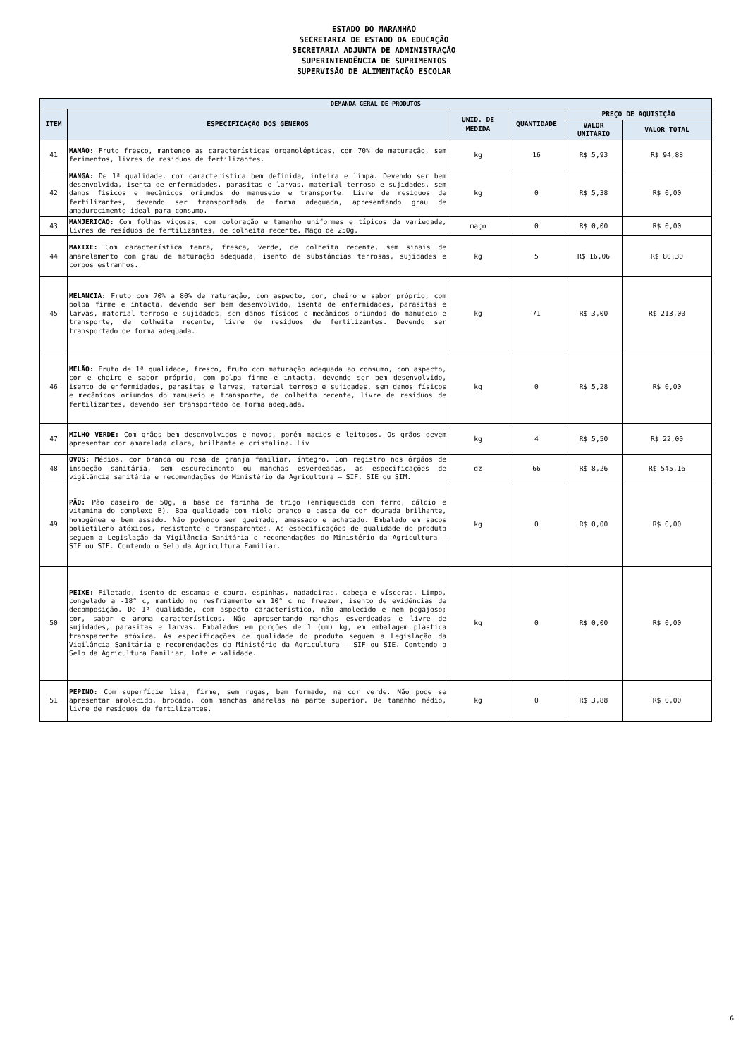ESTADO DO MARANHÃO
SECRETARIA DE ESTADO DA EDUCAÇÃO
SECRETARIA ADJUNTA DE ADMINISTRAÇÃO
SUPERINTENDÊNCIA DE SUPRIMENTOS
SUPERVISÃO DE ALIMENTAÇÃO ESCOLAR
| DEMANDA GERAL DE PRODUTOS | | | | | |
| --- | --- | --- | --- | --- | --- |
| ITEM | ESPECIFICAÇÃO DOS GÊNEROS | UNID. DE MEDIDA | QUANTIDADE | PREÇO DE AQUISIÇÃO | |
| | | | | VALOR UNITÁRIO | VALOR TOTAL |
| 41 | MAMÃO: Fruto fresco, mantendo as características organolépticas, com 70% de maturação, sem ferimentos, livres de resíduos de fertilizantes. | kg | 16 | R$ 5,93 | R$ 94,88 |
| 42 | MANGA: De 1ª qualidade, com característica bem definida, inteira e limpa. Devendo ser bem desenvolvida, isenta de enfermidades, parasitas e larvas, material terroso e sujidades, sem danos físicos e mecânicos oriundos do manuseio e transporte. Livre de resíduos de fertilizantes, devendo ser transportada de forma adequada, apresentando grau de amadurecimento ideal para consumo. | kg | 0 | R$ 5,38 | R$ 0,00 |
| 43 | MANJERICÃO: Com folhas viçosas, com coloração e tamanho uniformes e típicos da variedade, livres de resíduos de fertilizantes, de colheita recente. Maço de 250g. | maço | 0 | R$ 0,00 | R$ 0,00 |
| 44 | MAXIXE: Com característica tenra, fresca, verde, de colheita recente, sem sinais de amarelamento com grau de maturação adequada, isento de substâncias terrosas, sujidades e corpos estranhos. | kg | 5 | R$ 16,06 | R$ 80,30 |
| 45 | MELANCIA: Fruto com 70% a 80% de maturação, com aspecto, cor, cheiro e sabor próprio, com polpa firme e intacta, devendo ser bem desenvolvido, isenta de enfermidades, parasitas e larvas, material terroso e sujidades, sem danos físicos e mecânicos oriundos do manuseio e transporte, de colheita recente, livre de resíduos de fertilizantes. Devendo ser transportado de forma adequada. | kg | 71 | R$ 3,00 | R$ 213,00 |
| 46 | MELÃO: Fruto de 1ª qualidade, fresco, fruto com maturação adequada ao consumo, com aspecto, cor e cheiro e sabor próprio, com polpa firme e intacta, devendo ser bem desenvolvido, isento de enfermidades, parasitas e larvas, material terroso e sujidades, sem danos físicos e mecânicos oriundos do manuseio e transporte, de colheita recente, livre de resíduos de fertilizantes, devendo ser transportado de forma adequada. | kg | 0 | R$ 5,28 | R$ 0,00 |
| 47 | MILHO VERDE: Com grãos bem desenvolvidos e novos, porém macios e leitosos. Os grãos devem apresentar cor amarelada clara, brilhante e cristalina. Liv | kg | 4 | R$ 5,50 | R$ 22,00 |
| 48 | OVOS: Médios, cor branca ou rosa de granja familiar, íntegro. Com registro nos órgãos de inspeção sanitária, sem escurecimento ou manchas esverdeadas, as especificações de vigilância sanitária e recomendações do Ministério da Agricultura – SIF, SIE ou SIM. | dz | 66 | R$ 8,26 | R$ 545,16 |
| 49 | PÃO: Pão caseiro de 50g, a base de farinha de trigo (enriquecida com ferro, cálcio e vitamina do complexo B). Boa qualidade com miolo branco e casca de cor dourada brilhante, homogênea e bem assado. Não podendo ser queimado, amassado e achatado. Embalado em sacos polietileno atóxicos, resistente e transparentes. As especificações de qualidade do produto seguem a Legislação da Vigilância Sanitária e recomendações do Ministério da Agricultura – SIF ou SIE. Contendo o Selo da Agricultura Familiar. | kg | 0 | R$ 0,00 | R$ 0,00 |
| 50 | PEIXE: Filetado, isento de escamas e couro, espinhas, nadadeiras, cabeça e vísceras. Limpo, congelado a -18° c, mantido no resfriamento em 10° c no freezer, isento de evidências de decomposição. De 1ª qualidade, com aspecto característico, não amolecido e nem pegajoso; cor, sabor e aroma característicos. Não apresentando manchas esverdeadas e livre de sujidades, parasitas e larvas. Embalados em porções de 1 (um) kg, em embalagem plástica transparente atóxica. As especificações de qualidade do produto seguem a Legislação da Vigilância Sanitária e recomendações do Ministério da Agricultura – SIF ou SIE. Contendo o Selo da Agricultura Familiar, lote e validade. | kg | 0 | R$ 0,00 | R$ 0,00 |
| 51 | PEPINO: Com superfície lisa, firme, sem rugas, bem formado, na cor verde. Não pode se apresentar amolecido, brocado, com manchas amarelas na parte superior. De tamanho médio, livre de resíduos de fertilizantes. | kg | 0 | R$ 3,88 | R$ 0,00 |
6